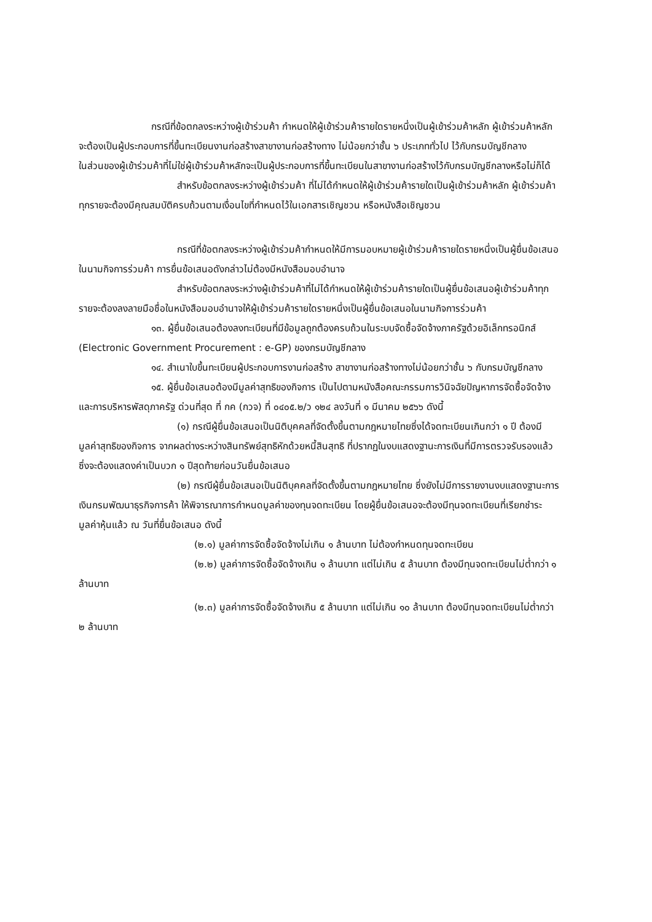กรณีที่ข้อตกลงระหว่างผู้เข้าร่วมค้า กำหนดให้ผู้เข้าร่วมค้ารายใดรายหนึ่งเป็นผู้เข้าร่วมค้าหลัก ผู้เข้าร่วมค้าหลักจะต้องเป็นผู้ประกอบการที่ขึ้นทะเบียนงานก่อสร้างสาขางานก่อสร้างทาง ไม่น้อยกว่าชั้น ๖ ประเภททั่วไป ไว้กับกรมบัญชีกลาง
ในส่วนของผู้เข้าร่วมค้าที่ไม่ใช่ผู้เข้าร่วมค้าหลักจะเป็นผู้ประกอบการที่ขึ้นทะเบียนในสาขางานก่อสร้างไว้กับกรมบัญชีกลางหรือไม่ก็ได้
สำหรับข้อตกลงระหว่างผู้เข้าร่วมค้า ที่ไม่ได้กำหนดให้ผู้เข้าร่วมค้ารายใดเป็นผู้เข้าร่วมค้าหลัก ผู้เข้าร่วมค้าทุกรายจะต้องมีคุณสมบัติครบถ้วนตามเงื่อนไขที่กำหนดไว้ในเอกสารเชิญชวน หรือหนังสือเชิญชวน
กรณีที่ข้อตกลงระหว่างผู้เข้าร่วมค้ากำหนดให้มีการมอบหมายผู้เข้าร่วมค้ารายใดรายหนึ่งเป็นผู้ยื่นข้อเสนอ ในนามกิจการร่วมค้า การยื่นข้อเสนอดังกล่าวไม่ต้องมีหนังสือมอบอำนาจ
สำหรับข้อตกลงระหว่างผู้เข้าร่วมค้าที่ไม่ได้กำหนดให้ผู้เข้าร่วมค้ารายใดเป็นผู้ยื่นข้อเสนอผู้เข้าร่วมค้าทุกรายจะต้องลงลายมือชื่อในหนังสือมอบอำนาจให้ผู้เข้าร่วมค้ารายใดรายหนึ่งเป็นผู้ยื่นข้อเสนอในนามกิจการร่วมค้า
๑๓. ผู้ยื่นข้อเสนอต้องลงทะเบียนที่มีข้อมูลถูกต้องครบถ้วนในระบบจัดซื้อจัดจ้างภาครัฐด้วยอิเล็กทรอนิกส์ (Electronic Government Procurement : e-GP) ของกรมบัญชีกลาง
๑๔. สำเนาใบขึ้นทะเบียนผู้ประกอบการงานก่อสร้าง สาขางานก่อสร้างทางไม่น้อยกว่าชั้น ๖ กับกรมบัญชีกลาง
๑๕. ผู้ยื่นข้อเสนอต้องมีมูลค่าสุทธิของกิจการ เป็นไปตามหนังสือคณะกรรมการวินิจฉัยปัญหาการจัดซื้อจัดจ้างและการบริหารพัสดุภาครัฐ ด่วนที่สุด ที่ กค (กวจ) ที่ ๐๔๐๕.๒/ว ๑๒๔ ลงวันที่ ๑ มีนาคม ๒๕๖๖ ดังนี้
(๑) กรณีผู้ยื่นข้อเสนอเป็นนิติบุคคลที่จัดตั้งขึ้นตามกฎหมายไทยซึ่งได้จดทะเบียนเกินกว่า ๑ ปี ต้องมีมูลค่าสุทธิของกิจการ จากผลต่างระหว่างสินทรัพย์สุทธิหักด้วยหนี้สินสุทธิ ที่ปรากฏในงบแสดงฐานะการเงินที่มีการตรวจรับรองแล้ว ซึ่งจะต้องแสดงค่าเป็นบวก ๑ ปีสุดท้ายก่อนวันยื่นข้อเสนอ
(๒) กรณีผู้ยื่นข้อเสนอเป็นนิติบุคคลที่จัดตั้งขึ้นตามกฎหมายไทย ซึ่งยังไม่มีการรายงานงบแสดงฐานะการเงินกรมพัฒนาธุรกิจการค้า ให้พิจารณาการกำหนดมูลค่าของทุนจดทะเบียน โดยผู้ยื่นข้อเสนอจะต้องมีทุนจดทะเบียนที่เรียกชำระมูลค่าหุ้นแล้ว ณ วันที่ยื่นข้อเสนอ ดังนี้
(๒.๑) มูลค่าการจัดซื้อจัดจ้างไม่เกิน ๑ ล้านบาท ไม่ต้องกำหนดทุนจดทะเบียน
(๒.๒) มูลค่าการจัดซื้อจัดจ้างเกิน ๑ ล้านบาท แต่ไม่เกิน ๕ ล้านบาท ต้องมีทุนจดทะเบียนไม่ต่ำกว่า ๑ ล้านบาท
(๒.๓) มูลค่าการจัดซื้อจัดจ้างเกิน ๕ ล้านบาท แต่ไม่เกิน ๑๐ ล้านบาท ต้องมีทุนจดทะเบียนไม่ต่ำกว่า ๒ ล้านบาท